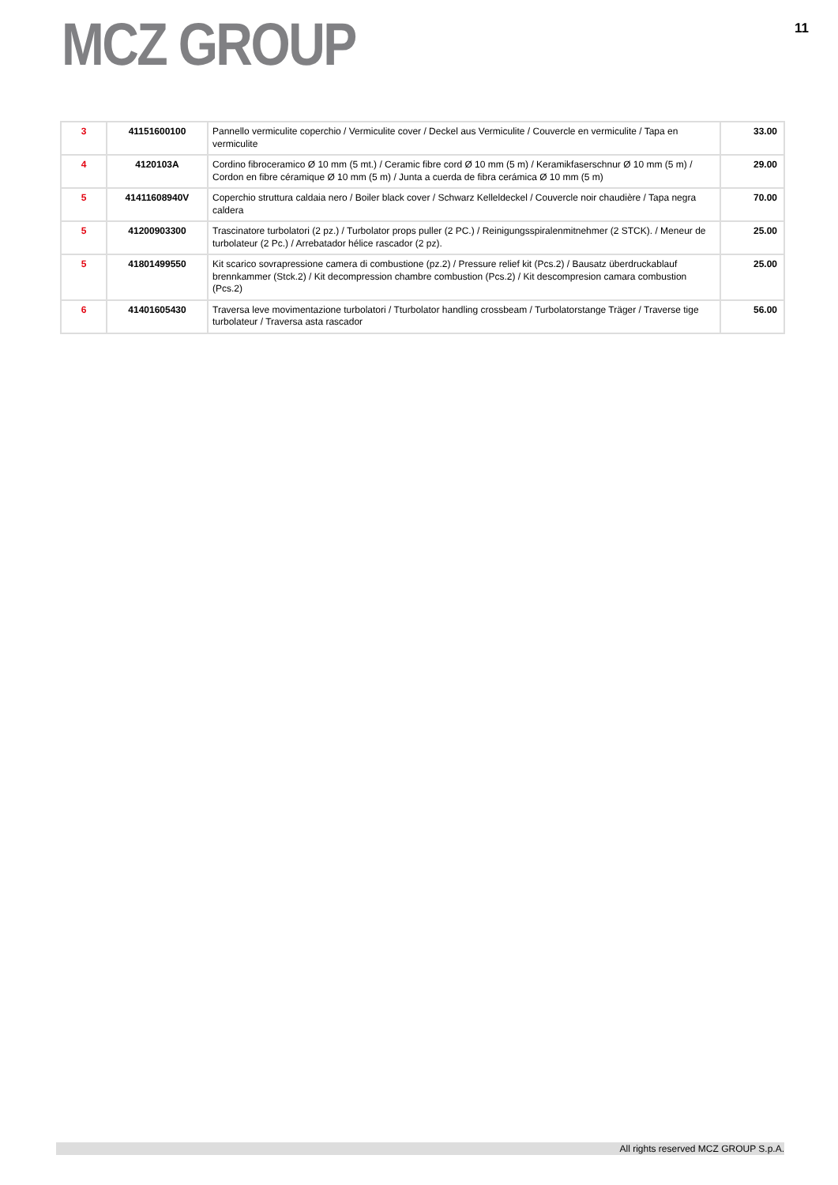MCZ GROUP
11
| 3 | 41151600100 | Pannello vermiculite coperchio / Vermiculite cover / Deckel aus Vermiculite / Couvercle en vermiculite / Tapa en vermiculite | 33.00 |
| 4 | 4120103A | Cordino fibroceramico Ø 10 mm (5 mt.) / Ceramic fibre cord Ø 10 mm (5 m) / Keramikfaserschnur Ø 10 mm (5 m) / Cordon en fibre céramique Ø 10 mm (5 m) / Junta a cuerda de fibra cerámica Ø 10 mm (5 m) | 29.00 |
| 5 | 41411608940V | Coperchio struttura caldaia nero / Boiler black cover / Schwarz Kelleldeckel / Couvercle noir chaudière / Tapa negra caldera | 70.00 |
| 5 | 41200903300 | Trascinatore turbolatori (2 pz.) / Turbolator props puller (2 PC.) / Reinigungsspiralenmitnehmer (2 STCK). / Meneur de turbolateur (2 Pc.) / Arrebatador hélice rascador (2 pz). | 25.00 |
| 5 | 41801499550 | Kit scarico sovrapressione camera di combustione (pz.2) / Pressure relief kit (Pcs.2) / Bausatz überdruckablauf brennkammer (Stck.2) / Kit decompression chambre combustion (Pcs.2) / Kit descompresion camara combustion (Pcs.2) | 25.00 |
| 6 | 41401605430 | Traversa leve movimentazione turbolatori / Tturbolator handling crossbeam / Turbolatorstange Träger / Traverse tige turbolateur / Traversa asta rascador | 56.00 |
All rights reserved MCZ GROUP S.p.A.